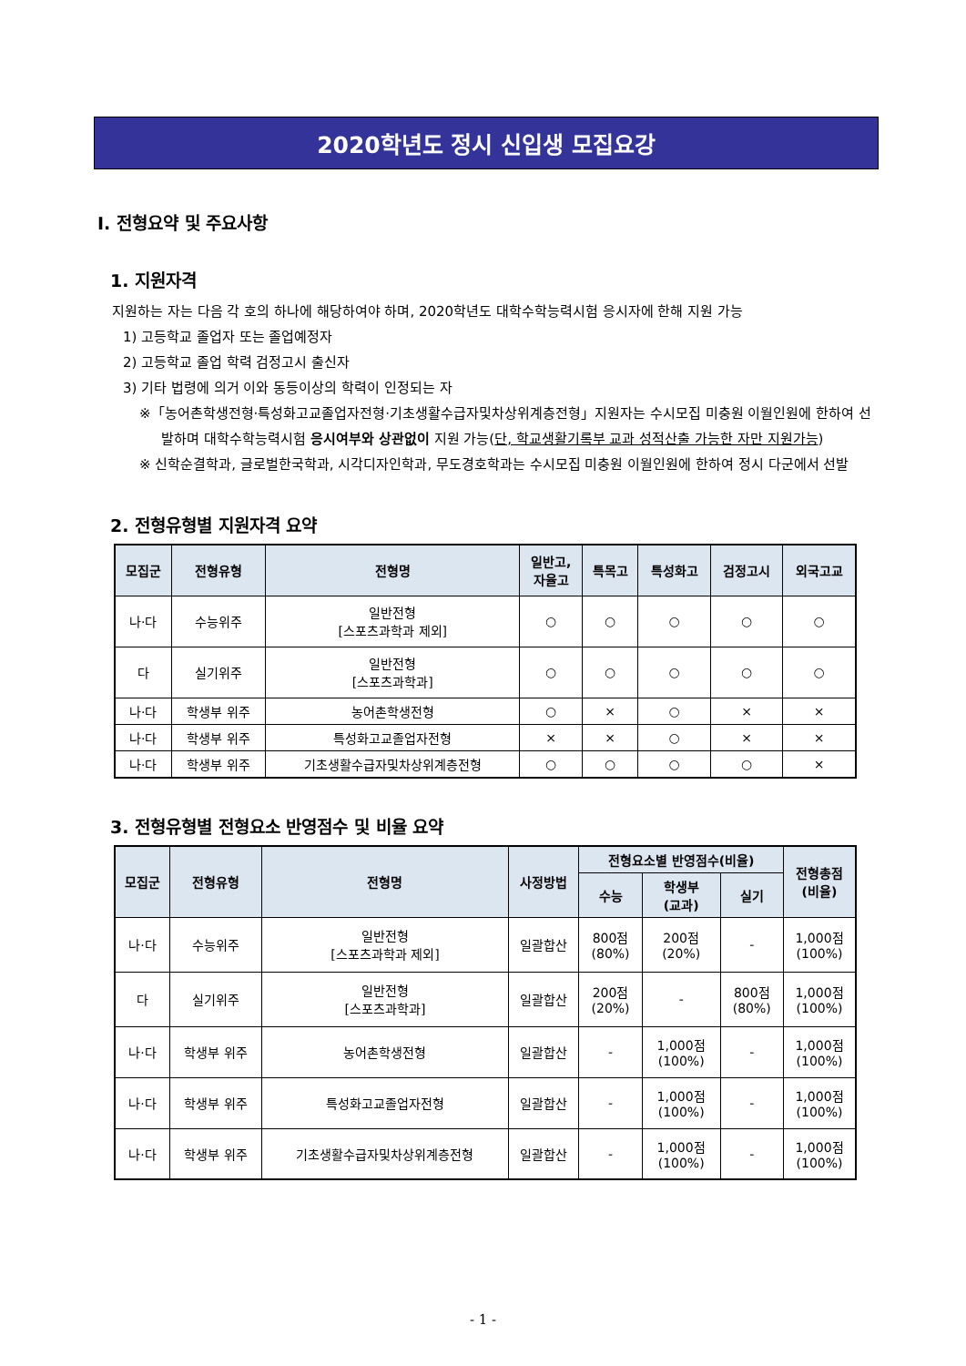2020학년도 정시 신입생 모집요강
Ⅰ. 전형요약 및 주요사항
1. 지원자격
지원하는 자는 다음 각 호의 하나에 해당하여야 하며, 2020학년도 대학수학능력시험 응시자에 한해 지원 가능
1) 고등학교 졸업자 또는 졸업예정자
2) 고등학교 졸업 학력 검정고시 출신자
3) 기타 법령에 의거 이와 동등이상의 학력이 인정되는 자
※「농어촌학생전형·특성화고교졸업자전형·기초생활수급자및차상위계층전형」지원자는 수시모집 미충원 이월인원에 한하여 선발하며 대학수학능력시험 응시여부와 상관없이 지원 가능(단, 학교생활기록부 교과 성적산출 가능한 자만 지원가능)
※ 신학순결학과, 글로벌한국학과, 시각디자인학과, 무도경호학과는 수시모집 미충원 이월인원에 한하여 정시 다군에서 선발
2. 전형유형별 지원자격 요약
| 모집군 | 전형유형 | 전형명 | 일반고, 자율고 | 특목고 | 특성화고 | 검정고시 | 외국고교 |
| --- | --- | --- | --- | --- | --- | --- | --- |
| 나·다 | 수능위주 | 일반전형 [스포츠과학과 제외] | ○ | ○ | ○ | ○ | ○ |
| 다 | 실기위주 | 일반전형 [스포츠과학과] | ○ | ○ | ○ | ○ | ○ |
| 나·다 | 학생부 위주 | 농어촌학생전형 | ○ | × | ○ | × | × |
| 나·다 | 학생부 위주 | 특성화고교졸업자전형 | × | × | ○ | × | × |
| 나·다 | 학생부 위주 | 기초생활수급자및차상위계층전형 | ○ | ○ | ○ | ○ | × |
3. 전형유형별 전형요소 반영점수 및 비율 요약
| 모집군 | 전형유형 | 전형명 | 사정방법 | 전형요소별 반영점수(비율) | | | 전형총점 (비율) |
| --- | --- | --- | --- | --- | --- | --- | --- |
| | | | | 수능 | 학생부 (교과) | 실기 | |
| 나·다 | 수능위주 | 일반전형 [스포츠과학과 제외] | 일괄합산 | 800점 (80%) | 200점 (20%) | - | 1,000점 (100%) |
| 다 | 실기위주 | 일반전형 [스포츠과학과] | 일괄합산 | 200점 (20%) | - | 800점 (80%) | 1,000점 (100%) |
| 나·다 | 학생부 위주 | 농어촌학생전형 | 일괄합산 | - | 1,000점 (100%) | - | 1,000점 (100%) |
| 나·다 | 학생부 위주 | 특성화고교졸업자전형 | 일괄합산 | - | 1,000점 (100%) | - | 1,000점 (100%) |
| 나·다 | 학생부 위주 | 기초생활수급자및차상위계층전형 | 일괄합산 | - | 1,000점 (100%) | - | 1,000점 (100%) |
- 1 -